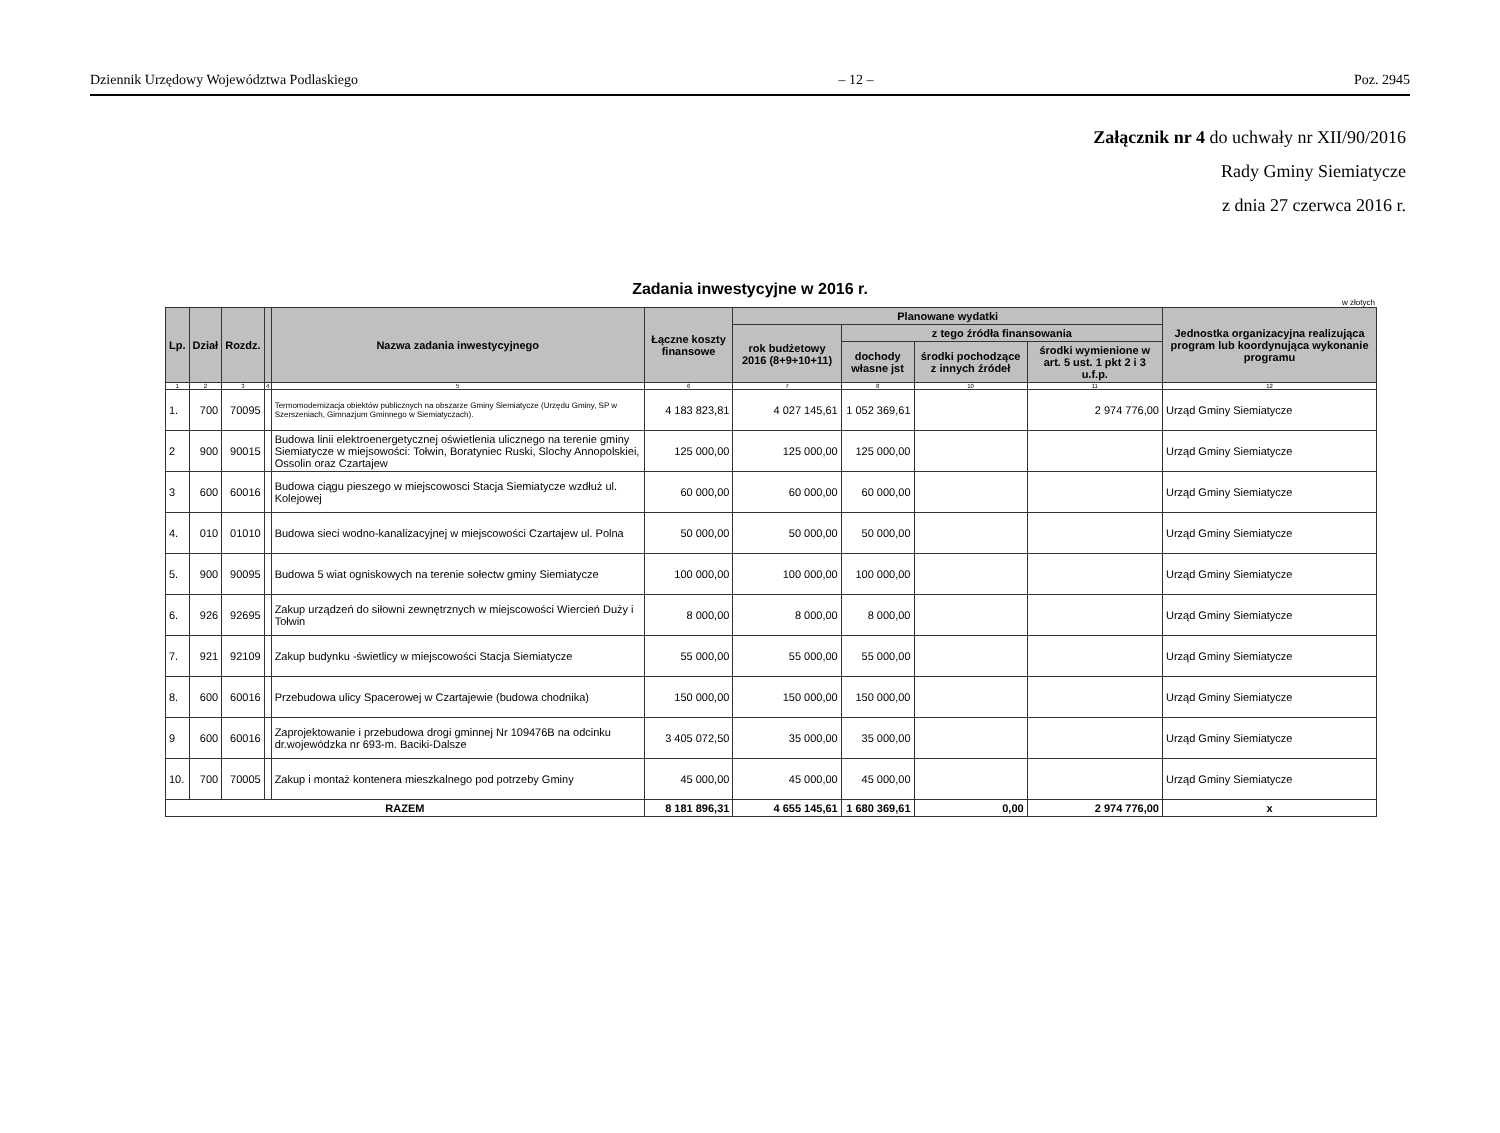Dziennik Urzędowy Województwa Podlaskiego – 12 – Poz. 2945
Załącznik nr 4 do uchwały nr XII/90/2016
Rady Gminy Siemiatycze
z dnia 27 czerwca 2016 r.
Zadania inwestycyjne w 2016 r.
w złotych
| Lp. | Dział | Rozdz. | | Nazwa zadania inwestycyjnego | Łączne koszty finansowe | Planowane wydatki | | | | Jednostka organizacyjna realizująca program lub koordynująca wykonanie programu |
| --- | --- | --- | --- | --- | --- | --- | --- | --- | --- | --- |
| | | | | | | rok budżetowy 2016 (8+9+10+11) | z tego źródła finansowania | | | |
| | | | | | | | dochody własne jst | środki pochodzące z innych źródeł | środki wymienione w art. 5 ust. 1 pkt 2 i 3 u.f.p. | |
| 1 | 2 | 3 | 4 | 5 | 6 | 7 | 8 | 10 | 11 | 12 |
| 1. | 700 | 70095 | | Termomodernizacja obiektów publicznych na obszarze Gminy Siemiatycze (Urzędu Gminy, SP w Szerszeniach, Gimnazjum Gminnego w Siemiatyczach). | 4 183 823,81 | 4 027 145,61 | 1 052 369,61 | | 2 974 776,00 | Urząd Gminy Siemiatycze |
| 2 | 900 | 90015 | | Budowa linii elektroenergetycznej oświetlenia ulicznego na terenie gminy Siemiatycze w miejsowości: Tołwin, Boratyniec Ruski, Slochy Annopolskiei, Ossolin oraz Czartajew | 125 000,00 | 125 000,00 | 125 000,00 | | | Urząd Gminy Siemiatycze |
| 3 | 600 | 60016 | | Budowa ciągu pieszego w miejscowosci Stacja Siemiatycze wzdłuż ul. Kolejowej | 60 000,00 | 60 000,00 | 60 000,00 | | | Urząd Gminy Siemiatycze |
| 4. | 010 | 01010 | | Budowa sieci wodno-kanalizacyjnej w miejscowości Czartajew ul. Polna | 50 000,00 | 50 000,00 | 50 000,00 | | | Urząd Gminy Siemiatycze |
| 5. | 900 | 90095 | | Budowa 5 wiat ogniskowych na terenie sołectw gminy Siemiatycze | 100 000,00 | 100 000,00 | 100 000,00 | | | Urząd Gminy Siemiatycze |
| 6. | 926 | 92695 | | Zakup urządzeń do siłowni zewnętrznych w miejscowości Wiercień Duży i Tołwin | 8 000,00 | 8 000,00 | 8 000,00 | | | Urząd Gminy Siemiatycze |
| 7. | 921 | 92109 | | Zakup budynku -świetlicy w miejscowości Stacja Siemiatycze | 55 000,00 | 55 000,00 | 55 000,00 | | | Urząd Gminy Siemiatycze |
| 8. | 600 | 60016 | | Przebudowa ulicy Spacerowej w Czartajewie (budowa chodnika) | 150 000,00 | 150 000,00 | 150 000,00 | | | Urząd Gminy Siemiatycze |
| 9 | 600 | 60016 | | Zaprojektowanie i przebudowa drogi gminnej Nr 109476B na odcinku dr.wojewódzka nr 693-m. Baciki-Dalsze | 3 405 072,50 | 35 000,00 | 35 000,00 | | | Urząd Gminy Siemiatycze |
| 10. | 700 | 70005 | | Zakup i montaż kontenera mieszkalnego pod potrzeby Gminy | 45 000,00 | 45 000,00 | 45 000,00 | | | Urząd Gminy Siemiatycze |
| RAZEM | | | | | 8 181 896,31 | 4 655 145,61 | 1 680 369,61 | 0,00 | 2 974 776,00 | x |